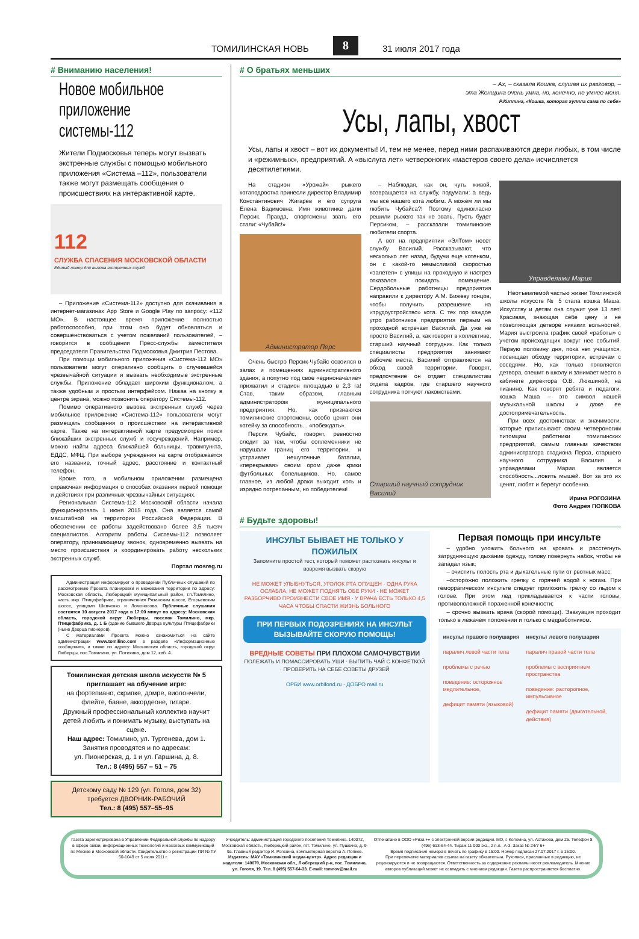ТОМИЛИНСКАЯ НОВЬ 8 31 июля 2017 года
# Вниманию населения!
Новое мобильное приложение системы-112
Жители Подмосковья теперь могут вызвать экстренные службы с помощью мобильного приложения «Система –112», пользователи также могут размещать сообщения о происшествиях на интерактивной карте.
112
СЛУЖБА СПАСЕНИЯ МОСКОВСКОЙ ОБЛАСТИ
Единый номер для вызова экстренных служб
– Приложение «Система-112» доступно для скачивания в интернет-магазинах App Store и Google Play по запросу: «112 МО». В настоящее время приложение полностью работоспособно, при этом оно будет обновляться и совершенствоваться с учетом пожеланий пользователей, – говорится в сообщении Пресс-службы заместителя председателя Правительства Подмосковья Дмитрия Пестова.
При помощи мобильного приложения «Система-112 МО» пользователи могут оперативно сообщить о случившейся чрезвычайной ситуации и вызвать необходимые экстренные службы. Приложение обладает широким функционалом, а также удобным и простым интерфейсом. Нажав на кнопку в центре экрана, можно позвонить оператору Системы-112.
Помимо оперативного вызова экстренных служб через мобильное приложение «Система-112» пользователи могут размещать сообщения о происшествии на интерактивной карте. Также на интерактивной карте предусмотрен поиск ближайших экстренных служб и госучреждений. Например, можно найти адреса ближайшей больницы, травмпункта, ЕДДС, МФЦ. При выборе учреждения на карте отображается его название, точный адрес, расстояние и контактный телефон.
Кроме того, в мобильном приложении размещена справочная информация о способах оказания первой помощи и действиях при различных чрезвычайных ситуациях.
Региональная Система-112 Московской области начала функционировать 1 июня 2015 года. Она является самой масштабной на территории Российской Федерации. В обеспечении ее работы задействовано более 3,5 тысяч специалистов. Алгоритм работы Системы-112 позволяет оператору, принимающему звонок, одновременно вызвать на место происшествия и координировать работу нескольких экстренных служб.
Портал mosreg.ru
Администрация информирует о проведении Публичных слушаний по рассмотрению Проекта планировки и межевания территории по адресу: Московская область, Люберецкий муниципальный район, г.п.Томилино, часть мкр. Птицефабрика, ограниченная Рязанским шоссе, Егорьевским шоссе, улицами Шевченко и Ломоносова. Публичные слушания состоятся 10 августа 2017 года в 17:00 минут по адресу: Московская область, городской округ Люберцы, поселок Томилино, мкр. Птицефабрика, д. 1 Б (здание бывшего Дворца культуры Птицефабрики (ныне Дворца пионеров).
С материалами Проекта можно ознакомиться на сайте администрации www.tomilino.com в разделе «Информационные сообщения», а также по адресу: Московская область, городской округ Люберцы, пос.Томилино, ул. Потехина, дом 12, каб. 4.
Томилинская детская школа искусств № 5 приглашает на обучение игре:
на фортепиано, скрипке, домре, виолончели, флейте, баяне, аккордеоне, гитаре.
Дружный профессиональный коллектив научит детей любить и понимать музыку, выступать на сцене.
Наш адрес: Томилино, ул. Тургенева, дом 1.
Занятия проводятся и по адресам:
ул. Пионерская, д. 1 и ул. Гаршина, д. 8.
Тел.: 8 (495) 557 – 51 – 75
Детскому саду № 129 (ул. Гоголя, дом 32)
требуется ДВОРНИК-РАБОЧИЙ
Тел.: 8 (495) 557–55–95
# О братьях меньших
– Ах, – сказала Кошка, слушая их разговор, –
эта Женщина очень умна, но, конечно, не умнее меня.
Р.Киплинг, «Кошка, которая гуляла сама по себе»
Усы, лапы, хвост
Усы, лапы и хвост – вот их документы! И, тем не менее, перед ними распахиваются двери любых, в том числе и «режимных», предприятий. А «выслуга лет» четвероногих «мастеров своего дела» исчисляется десятилетиями.
На стадион «Урожай» рыжего котаподростка принесли директор Владимир Константинович Жигарев и его супруга Елена Вадимовна. Имя животинке дали Персик. Правда, спортсмены звать его стали: «Чубайс!»
Администратор Перс
Очень быстро Персик-Чубайс освоился в залах и помещениях административного здания, а попутно под свое «единоначалие» прихватил и стадион площадью в 2,3 га! Став, таким образом, главным администратором муниципального предприятия. Но, как признаются томилинские спортсмены, особо ценят они котейку за способность... «побеждать».
Персик Чубайс, говорят, ревностно следит за тем, чтобы соплеменники не нарушали границ его территории, и устраивает нешуточные баталии, «перекрывая» своим ором даже крики футбольных болельщиков. Но, самое главное, из любой драки выходит хоть и изрядно потрепанным, но победителем!
– Наблюдая, как он, чуть живой, возвращается на службу, подумали: а ведь мы все нашего кота любим. А можем ли мы любить Чубайса?! Поэтому единогласно решили рыжего так не звать. Пусть будет Персиком, – рассказали томилинские любители спорта.
А вот на предприятии «ЭлТом» несет службу Василий. Рассказывают, что несколько лет назад, будучи еще котенком, он с какой-то немыслимой скоростью «залетел» с улицы на проходную и наотрез отказался покидать помещение. Сердобольные работницы предприятия направили к директору А.М. Бижеву гонцов, чтобы получить разрешение на «трудоустройство» кота. С тех пор каждое утро работников предприятия первым на проходной встречает Василий. Да уже не просто Василий, а, как говорят в коллективе, старший научный сотрудник. Как только специалисты предприятия занимают рабочие места, Василий отправляется на обход своей территории. Говорят, предпочтение он отдает специалистам отдела кадров, где старшего научного сотрудника потчуют лакомствами.
Старший научный сотрудник Василий
Управделами Мария
Неотъемлемой частью жизни Томлинской школы искусств № 5 стала кошка Маша. Искусству и детям она служит уже 13 лет! Красивая, знающая себе цену и не позволяющая детворе никаких вольностей, Мария выстроила график своей «работы» с учетом происходящих вокруг нее событий. Первую половину дня, пока нет учащихся, посвящает обходу территории, встречам с соседями. Но, как только появляется детвора, спешит в школу и занимает место в кабинете директора О.В. Люкшиной, на пианино. Как говорят ребята и педагоги, кошка Маша – это символ нашей музыкальной школы и даже ее достопримечательность.
При всех достоинствах и значимости, которые приписывают своим четвероногим питомцам работники томилинских предприятий, самым главным качеством администратора стадиона Перса, старшего научного сотрудника Василия и управделами Марии является способность...ловить мышей. Вот за это их ценят, любят и берегут особенно.
Ирина РОГОЗИНА
Фото Андрея ПОПКОВА
# Будьте здоровы!
ИНСУЛЬТ БЫВАЕТ НЕ ТОЛЬКО У ПОЖИЛЫХ
Запомните простой тест, который поможет распознать инсульт и вовремя вызвать скорую
НЕ МОЖЕТ УЛЫБНУТЬСЯ, УГОЛОК РТА ОПУЩЕН · ОДНА РУКА ОСЛАБЛА, НЕ МОЖЕТ ПОДНЯТЬ ОБЕ РУКИ · НЕ МОЖЕТ РАЗБОРЧИВО ПРОИЗНЕСТИ СВОЕ ИМЯ · У ВРАЧА ЕСТЬ ТОЛЬКО 4,5 ЧАСА ЧТОБЫ СПАСТИ ЖИЗНЬ БОЛЬНОГО
ПРИ ПЕРВЫХ ПОДОЗРЕНИЯХ НА ИНСУЛЬТ ВЫЗЫВАЙТЕ СКОРУЮ ПОМОЩЬ!
ВРЕДНЫЕ СОВЕТЫ ПРИ ПЛОХОМ САМОЧУВСТВИИ
ПОЛЕЖАТЬ И ПОМАССИРОВАТЬ УШИ · ВЫПИТЬ ЧАЙ С КОНФЕТКОЙ · ПРОВЕРИТЬ НА СЕБЕ СОВЕТЫ ДРУЗЕЙ
ОРБИ www.orbifond.ru · ДОБРО mail.ru
Первая помощь при инсульте
– удобно уложить больного на кровать и расстегнуть затрудняющую дыхание одежду, голову повернуть набок, чтобы не западал язык;
– очистить полость рта и дыхательные пути от рвотных масс;
–осторожно положить грелку с горячей водой к ногам. При геморрагическом инсульте следует приложить грелку со льдом к голове. При этом лед прикладывается к части головы, противоположной пораженной конечности;
– срочно вызвать врача (скорой помощи). Эвакуация проходит только в лежачем положении и только с медработником.
инсульт правого полушария
паралич левой части тела
проблемы с речью
поведение: осторожное медлительное,
дефицит памяти (языковой)
инсульт левого полушария
паралич правой части тела
проблемы с восприятием пространства
поведение: расторопное, импульсивное
дефицит памяти (двигательной, действия)
Газета зарегистрирована в Управлении Федеральной службы по надзору в сфере связи, информационных технологий и массовых коммуникаций по Москве и Московской области. Свидетельство о регистрации ПИ № ТУ 50-1049 от 5 июля 2011 г.
Учредитель: администрация городского поселения Томилино. 140072, Московская область, Люберецкий район, пгт. Томилино, ул. Пушкина, д. 9-9а. Главный редактор И. Рогозина, компьютерная верстка А. Попков. Издатель: МАУ «Томилинский медиа-центр». Адрес редакции и издателя: 140070, Московская обл., Люберецкий р-н, пос. Томилино, ул. Гоголя, 19. Тел. 8 (495) 557-64-33. E-mail: tomnov@mail.ru
Отпечатано в ООО «Риза +» с электронной версии редакции. МО, г. Коломна, ул. Астахова, дом 25. Телефон 8 (496) 613-64-44. Тираж 11 000 экз., 2 п.л., А-3. Заказ № 24/7 6+
Время подписания номера в печать по графику в 15:00. Номер подписан 27.07.2017 г. в 15:00.
При перепечатке материалов ссылка на газету обязательна. Рукописи, присланные в редакцию, не рецензируются и не возвращаются. Ответственность за содержание рекламы несет рекламодатель. Мнение авторов публикаций может не совпадать с мнением редакции. Газета распространяется бесплатно.